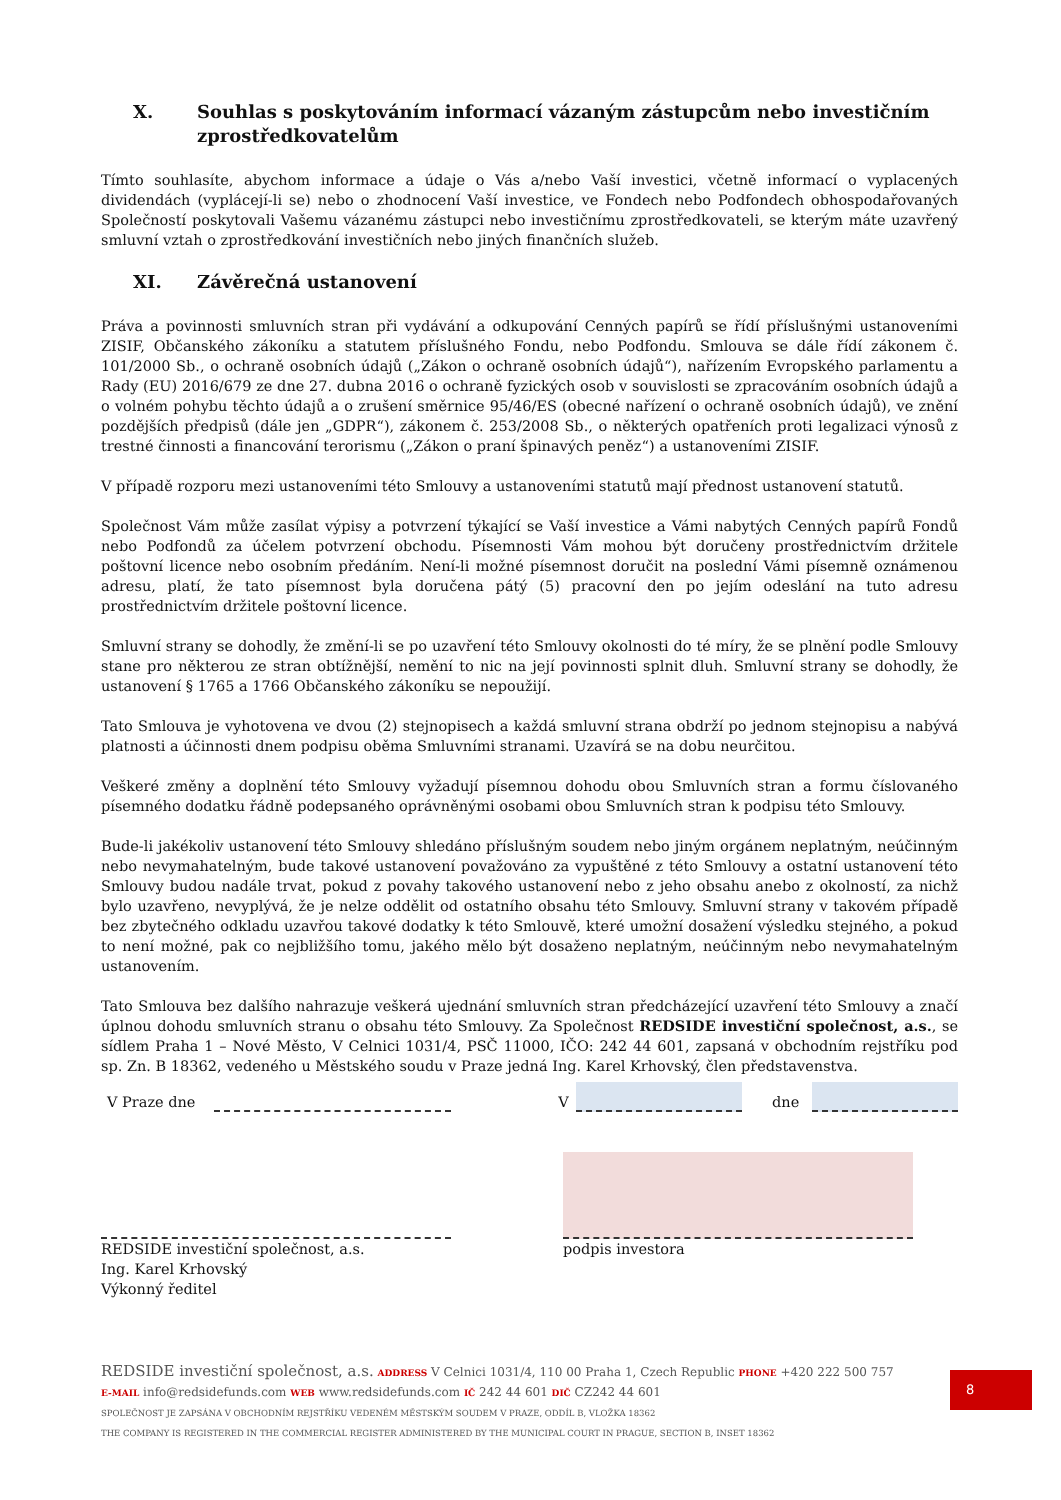X. Souhlas s poskytováním informací vázaným zástupcům nebo investičním zprostředkovatelům
Tímto souhlasíte, abychom informace a údaje o Vás a/nebo Vaší investici, včetně informací o vyplacených dividendách (vyplácejí-li se) nebo o zhodnocení Vaší investice, ve Fondech nebo Podfondech obhospodařovaných Společností poskytovali Vašemu vázanému zástupci nebo investičnímu zprostředkovateli, se kterým máte uzavřený smluvní vztah o zprostředkování investičních nebo jiných finančních služeb.
XI. Závěrečná ustanovení
Práva a povinnosti smluvních stran při vydávání a odkupování Cenných papírů se řídí příslušnými ustanoveními ZISIF, Občanského zákoníku a statutem příslušného Fondu, nebo Podfondu. Smlouva se dále řídí zákonem č. 101/2000 Sb., o ochraně osobních údajů („Zákon o ochraně osobních údajů“), nařízením Evropského parlamentu a Rady (EU) 2016/679 ze dne 27. dubna 2016 o ochraně fyzických osob v souvislosti se zpracováním osobních údajů a o volném pohybu těchto údajů a o zrušení směrnice 95/46/ES (obecné nařízení o ochraně osobních údajů), ve znění pozdějších předpisů (dále jen „GDPR“), zákonem č. 253/2008 Sb., o některých opatřeních proti legalizaci výnosů z trestné činnosti a financování terorismu („Zákon o praní špinavých peněz“) a ustanoveními ZISIF.
V případě rozporu mezi ustanoveními této Smlouvy a ustanoveními statutů mají přednost ustanovení statutů.
Společnost Vám může zasílat výpisy a potvrzení týkající se Vaší investice a Vámi nabytých Cenných papírů Fondů nebo Podfondů za účelem potvrzení obchodu. Písemnosti Vám mohou být doručeny prostřednictvím držitele poštovní licence nebo osobním předáním. Není-li možné písemnost doručit na poslední Vámi písemně oznámenou adresu, platí, že tato písemnost byla doručena pátý (5) pracovní den po jejím odeslání na tuto adresu prostřednictvím držitele poštovní licence.
Smluvní strany se dohodly, že změní-li se po uzavření této Smlouvy okolnosti do té míry, že se plnění podle Smlouvy stane pro některou ze stran obtížnější, nemění to nic na její povinnosti splnit dluh. Smluvní strany se dohodly, že ustanovení § 1765 a 1766 Občanského zákoníku se nepoužijí.
Tato Smlouva je vyhotovena ve dvou (2) stejnopisech a každá smluvní strana obdrží po jednom stejnopisu a nabývá platnosti a účinnosti dnem podpisu oběma Smluvními stranami. Uzavírá se na dobu neurčitou.
Veškeré změny a doplnění této Smlouvy vyžadují písemnou dohodu obou Smluvních stran a formu číslovaného písemného dodatku řádně podepsaného oprávněnými osobami obou Smluvních stran k podpisu této Smlouvy.
Bude-li jakékoliv ustanovení této Smlouvy shledáno příslušným soudem nebo jiným orgánem neplatným, neúčinným nebo nevymahatelným, bude takové ustanovení považováno za vypuštěné z této Smlouvy a ostatní ustanovení této Smlouvy budou nadále trvat, pokud z povahy takového ustanovení nebo z jeho obsahu anebo z okolností, za nichž bylo uzavřeno, nevyplývá, že je nelze oddělit od ostatního obsahu této Smlouvy. Smluvní strany v takovém případě bez zbytečného odkladu uzavřou takové dodatky k této Smlouvě, které umožní dosažení výsledku stejného, a pokud to není možné, pak co nejbližšího tomu, jakého mělo být dosaženo neplatným, neúčinným nebo nevymahatelným ustanovením.
Tato Smlouva bez dalšího nahrazuje veškerá ujednání smluvních stran předcházející uzavření této Smlouvy a značí úplnou dohodu smluvních stranu o obsahu této Smlouvy. Za Společnost REDSIDE investiční společnost, a.s., se sídlem Praha 1 – Nové Město, V Celnici 1031/4, PSČ 11000, IČO: 242 44 601, zapsaná v obchodním rejstříku pod sp. Zn. B 18362, vedeného u Městského soudu v Praze jedná Ing. Karel Krhovský, člen představenstva.
V Praze dne V dne
REDSIDE investiční společnost, a.s.
Ing. Karel Krhovský
Výkonný ředitel
podpis investora
REDSIDE investiční společnost, a.s. ADDRESS V Celnici 1031/4, 110 00 Praha 1, Czech Republic PHONE +420 222 500 757
E-MAIL info@redsidefunds.com WEB www.redsidefunds.com IČ 242 44 601 DIČ CZ242 44 601
SPOLEČNOST JE ZAPSÁNA V OBCHODNÍM REJSTŘÍKU VEDENÉM MĚSTSKÝM SOUDEM V PRAZE, ODDÍL B, VLOŽKA 18362
THE COMPANY IS REGISTERED IN THE COMMERCIAL REGISTER ADMINISTERED BY THE MUNICIPAL COURT IN PRAGUE, SECTION B, INSET 18362
8